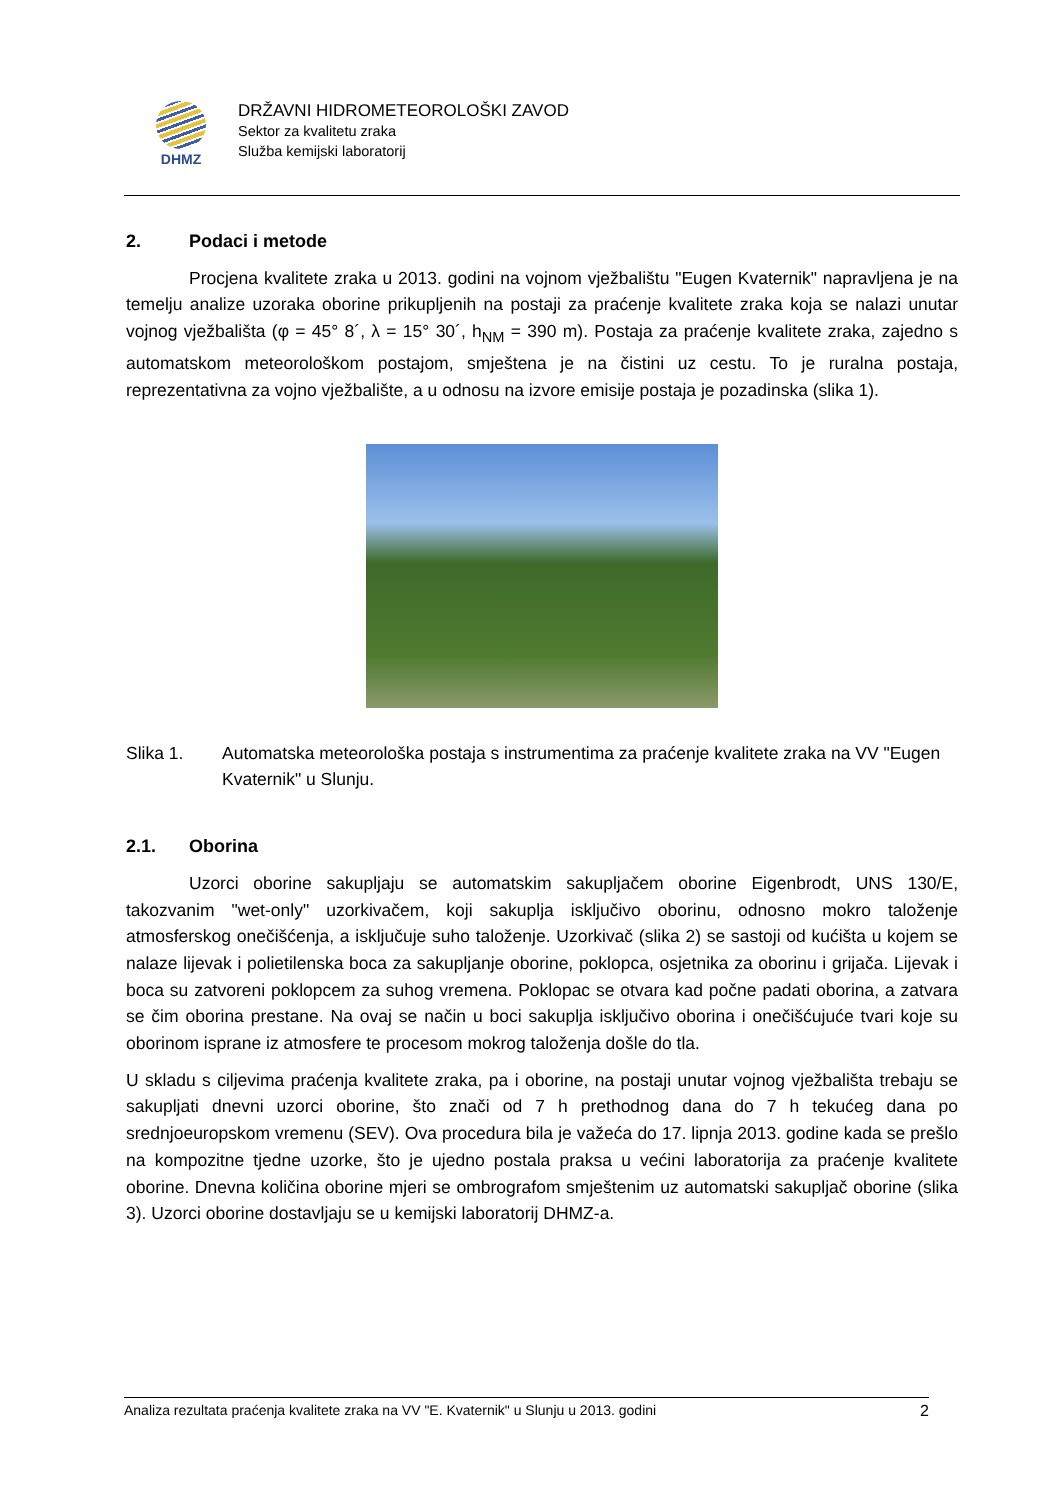DHMZ
DRŽAVNI HIDROMETEOROLOŠKI ZAVOD
Sektor za kvalitetu zraka
Služba kemijski laboratorij
2. Podaci i metode
Procjena kvalitete zraka u 2013. godini na vojnom vježbalištu "Eugen Kvaternik" napravljena je na temelju analize uzoraka oborine prikupljenih na postaji za praćenje kvalitete zraka koja se nalazi unutar vojnog vježbališta (φ = 45° 8´, λ = 15° 30´, h<sub>NM</sub> = 390 m). Postaja za praćenje kvalitete zraka, zajedno s automatskom meteorološkom postajom, smještena je na čistini uz cestu. To je ruralna postaja, reprezentativna za vojno vježbalište, a u odnosu na izvore emisije postaja je pozadinska (slika 1).
Slika 1. Automatska meteorološka postaja s instrumentima za praćenje kvalitete zraka na VV "Eugen Kvaternik" u Slunju.
2.1. Oborina
Uzorci oborine sakupljaju se automatskim sakupljačem oborine Eigenbrodt, UNS 130/E, takozvanim "wet-only" uzorkivačem, koji sakuplja isključivo oborinu, odnosno mokro taloženje atmosferskog onečišćenja, a isključuje suho taloženje. Uzorkivač (slika 2) se sastoji od kućišta u kojem se nalaze lijevak i polietilenska boca za sakupljanje oborine, poklopca, osjetnika za oborinu i grijača. Lijevak i boca su zatvoreni poklopcem za suhog vremena. Poklopac se otvara kad počne padati oborina, a zatvara se čim oborina prestane. Na ovaj se način u boci sakuplja isključivo oborina i onečišćujuće tvari koje su oborinom isprane iz atmosfere te procesom mokrog taloženja došle do tla.
U skladu s ciljevima praćenja kvalitete zraka, pa i oborine, na postaji unutar vojnog vježbališta trebaju se sakupljati dnevni uzorci oborine, što znači od 7 h prethodnog dana do 7 h tekućeg dana po srednjoeuropskom vremenu (SEV). Ova procedura bila je važeća do 17. lipnja 2013. godine kada se prešlo na kompozitne tjedne uzorke, što je ujedno postala praksa u većini laboratorija za praćenje kvalitete oborine. Dnevna količina oborine mjeri se ombrografom smještenim uz automatski sakupljač oborine (slika 3). Uzorci oborine dostavljaju se u kemijski laboratorij DHMZ-a.
Analiza rezultata praćenja kvalitete zraka na VV "E. Kvaternik" u Slunju u 2013. godini 2